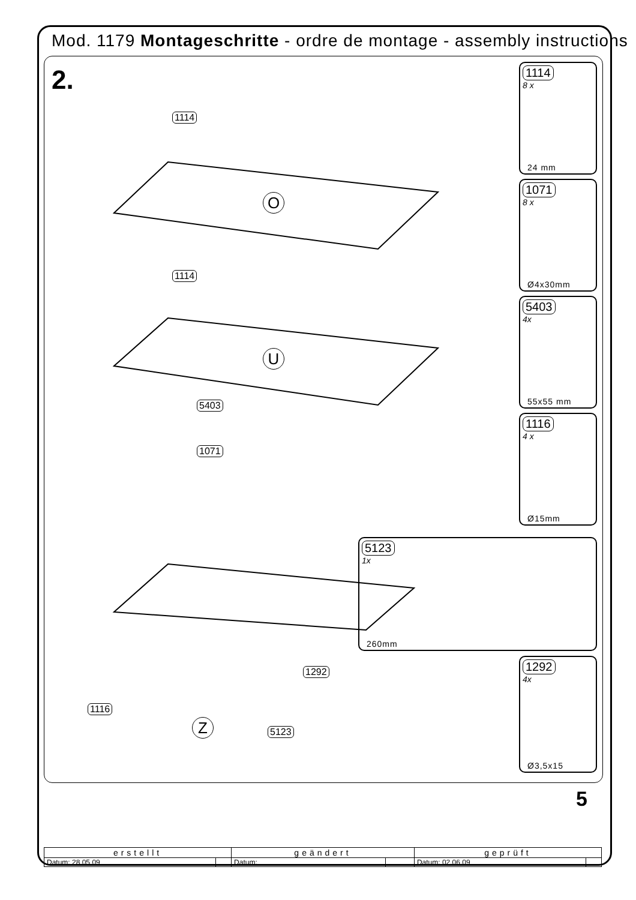Mod. 1179 Montageschritte - ordre de montage - assembly instructions
2.
1114
O
1114
U
5403
1071
1292
1116
Z 5123
1114
8 x
24 mm
1071
8 x
Ø4x30mm
5403
4x
55x55 mm
1116
4 x
Ø15mm
5123
1x
260mm
1292
4x
Ø3,5x15
5
| erstellt | | geändert | | geprüft | |
| --- | --- | --- | --- | --- | --- |
| Datum: 28.05.09 | | Datum: | | Datum: 02.06.09 | |